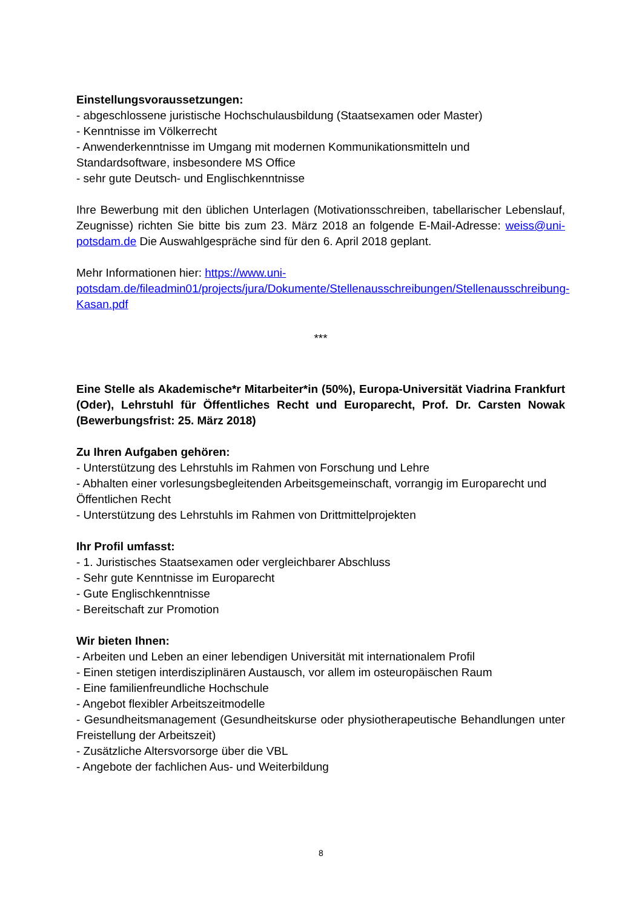Einstellungsvoraussetzungen:
- abgeschlossene juristische Hochschulausbildung (Staatsexamen oder Master)
- Kenntnisse im Völkerrecht
- Anwenderkenntnisse im Umgang mit modernen Kommunikationsmitteln und Standardsoftware, insbesondere MS Office
- sehr gute Deutsch- und Englischkenntnisse
Ihre Bewerbung mit den üblichen Unterlagen (Motivationsschreiben, tabellarischer Lebenslauf, Zeugnisse) richten Sie bitte bis zum 23. März 2018 an folgende E-Mail-Adresse: weiss@uni-potsdam.de Die Auswahlgespräche sind für den 6. April 2018 geplant.
Mehr Informationen hier: https://www.uni-potsdam.de/fileadmin01/projects/jura/Dokumente/Stellenausschreibungen/Stellenausschreibung­Kasan.pdf
***
Eine Stelle als Akademische*r Mitarbeiter*in (50%), Europa-Universität Viadrina Frankfurt (Oder), Lehrstuhl für Öffentliches Recht und Europarecht, Prof. Dr. Carsten Nowak (Bewerbungsfrist: 25. März 2018)
Zu Ihren Aufgaben gehören:
- Unterstützung des Lehrstuhls im Rahmen von Forschung und Lehre
- Abhalten einer vorlesungsbegleitenden Arbeitsgemeinschaft, vorrangig im Europarecht und Öffentlichen Recht
- Unterstützung des Lehrstuhls im Rahmen von Drittmittelprojekten
Ihr Profil umfasst:
- 1. Juristisches Staatsexamen oder vergleichbarer Abschluss
- Sehr gute Kenntnisse im Europarecht
- Gute Englischkenntnisse
- Bereitschaft zur Promotion
Wir bieten Ihnen:
- Arbeiten und Leben an einer lebendigen Universität mit internationalem Profil
- Einen stetigen interdisziplinären Austausch, vor allem im osteuropäischen Raum
- Eine familienfreundliche Hochschule
- Angebot flexibler Arbeitszeitmodelle
- Gesundheitsmanagement (Gesundheitskurse oder physiotherapeutische Behandlungen unter Freistellung der Arbeitszeit)
- Zusätzliche Altersvorsorge über die VBL
- Angebote der fachlichen Aus- und Weiterbildung
8